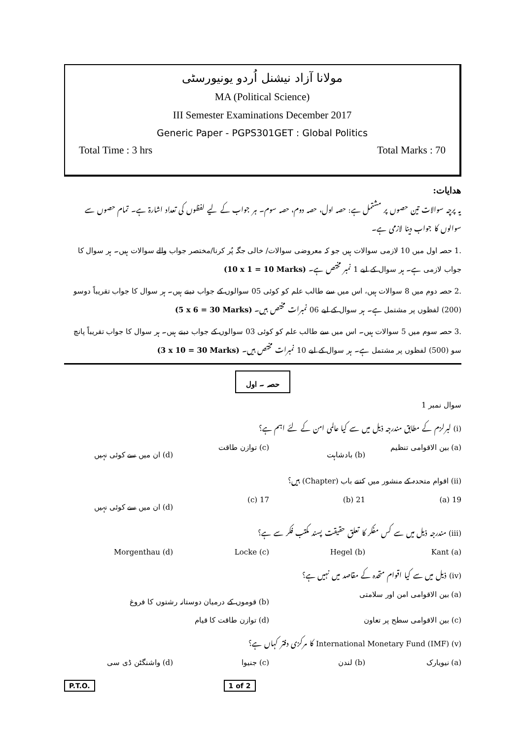مولانا آزاد نیشنل اُردو یونیورسٹی
MA (Political Science)
III Semester Examinations December 2017
Generic Paper - PGPS301GET : Global Politics
Total Time : 3 hrs Total Marks : 70
ھدایات:
یہ پرچہ سوالات تین حصوں پر مشتمل ہے: حصہ اول، حصہ دوم، حصہ سوم۔ ہر جواب کے لیے لفظوں کی تعداد اشارۃ ہے۔ تمام حصوں سے سوالوں کا جواب دینا لازمی ہے۔
.1 حصہ اول میں 10 لازمی سوالات ہیں جو کہ معروضی سوالات/ خالی جگہ پُر کرنا/مختصر جواب والے سوالات ہیں۔ ہر سوال کا جواب لازمی ہے۔ ہر سوال کے لیے 1 نمبر مختص ہے۔ (10 x 1 = 10 Marks)
.2 حصہ دوم میں 8 سوالات ہیں، اس میں سے طالب علم کو کوئی 05 سوالوں کے جواب دینے ہیں۔ ہر سوال کا جواب تقریباً دوسو (200) لفظوں پر مشتمل ہے۔ ہر سوال کے لیے 06 نمبرات مختص ہیں۔ (5 x 6 = 30 Marks)
.3 حصہ سوم میں 5 سوالات ہیں۔ اس میں سے طالب علم کو کوئی 03 سوالوں کے جواب دینے ہیں۔ ہر سوال کا جواب تقریباً پانچ سو (500) لفظوں پر مشتمل ہے۔ ہر سوال کے لیے 10 نمبرات مختص ہیں۔ (3 x 10 = 30 Marks)
حصہ ۔ اول
سوال نمبر 1
(i) لبرلزم کے مطابق مندرجہ ذیل میں سے کیا عالمی امن کے لئے اہم ہے؟
(a) بین الاقوامی تنظیم (b) بادشاہت (c) توازن طاقت (d) ان میں سے کوئی نہیں
(ii) اقوام متحدہ کے منشور میں کتنے باب (Chapter) ہیں؟
19 (a) 21 (b) 17 (c) (d) ان میں سے کوئی نہیں
(iii) مندرجہ ذیل میں سے کس مفکر کا تعلق حقیقت پسند مکتب فکر سے ہے؟
Kant (a) Hegel (b) Locke (c) Morgenthau (d)
(iv) ذیل میں سے کیا اقوام متحدہ کے مقاصد میں نہیں ہے؟
(a) بین الاقوامی امن اور سلامتی (b) قوموں کے درمیان دوستانہ رشتوں کا فروغ
(c) بین الاقوامی سطح پر تعاون (d) توازن طاقت کا قیام
(v) International Monetary Fund (IMF) کا مرکزی دفتر کہاں ہے؟
(a) نیویارک (b) لندن (c) جنیوا (d) واشنگٹن ڈی سی
P.T.O. 1 of 2